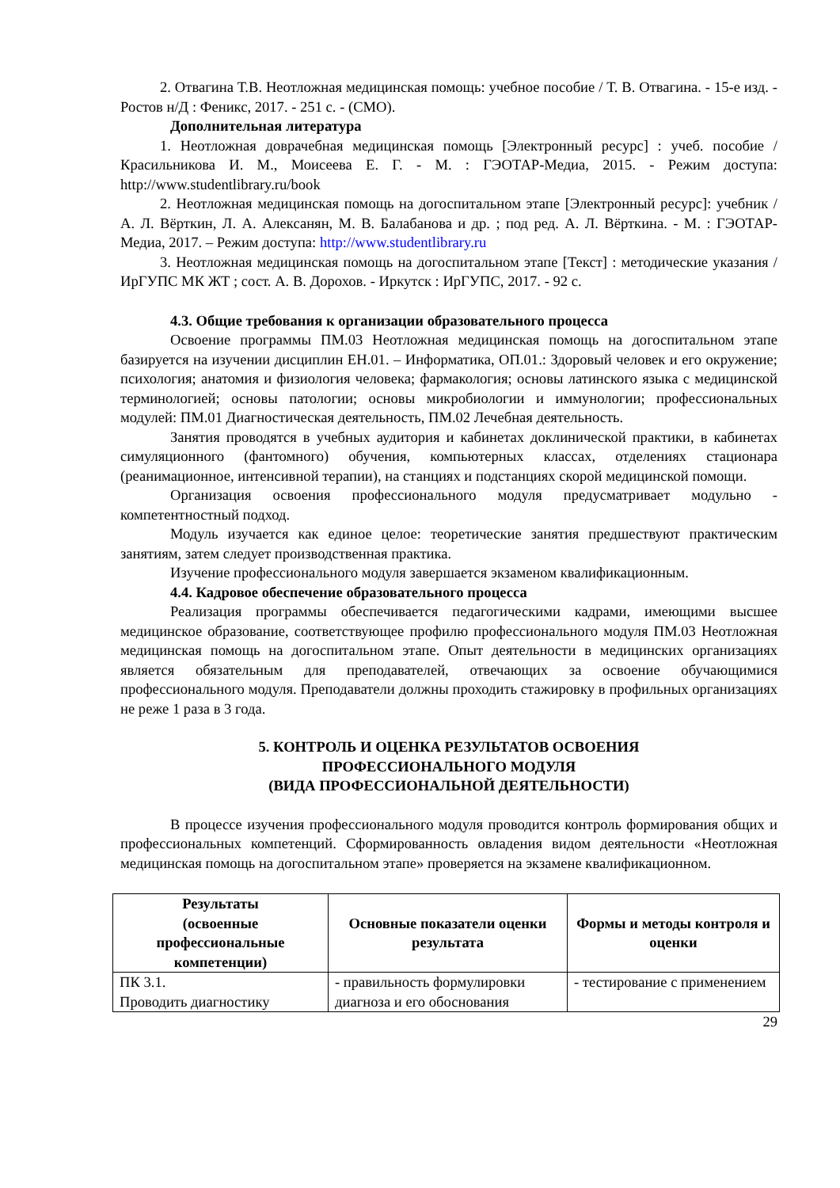2. Отвагина Т.В. Неотложная медицинская помощь: учебное пособие / Т. В. Отвагина. - 15-е изд. - Ростов н/Д : Феникс, 2017. - 251 с. - (СМО).
Дополнительная литература
1. Неотложная доврачебная медицинская помощь [Электронный ресурс] : учеб. пособие / Красильникова И. М., Моисеева Е. Г. - М. : ГЭОТАР-Медиа, 2015. - Режим доступа: http://www.studentlibrary.ru/book
2. Неотложная медицинская помощь на догоспитальном этапе [Электронный ресурс]: учебник / А. Л. Вёрткин, Л. А. Алексанян, М. В. Балабанова и др. ; под ред. А. Л. Вёрткина. - М. : ГЭОТАР-Медиа, 2017. – Режим доступа: http://www.studentlibrary.ru
3. Неотложная медицинская помощь на догоспитальном этапе [Текст] : методические указания / ИрГУПС МК ЖТ ; сост. А. В. Дорохов. - Иркутск : ИрГУПС, 2017. - 92 с.
4.3. Общие требования к организации образовательного процесса
Освоение программы ПМ.03 Неотложная медицинская помощь на догоспитальном этапе базируется на изучении дисциплин ЕН.01. – Информатика, ОП.01.: Здоровый человек и его окружение; психология; анатомия и физиология человека; фармакология; основы латинского языка с медицинской терминологией; основы патологии; основы микробиологии и иммунологии; профессиональных модулей: ПМ.01 Диагностическая деятельность, ПМ.02 Лечебная деятельность.
Занятия проводятся в учебных аудитория и кабинетах доклинической практики, в кабинетах симуляционного (фантомного) обучения, компьютерных классах, отделениях стационара (реанимационное, интенсивной терапии), на станциях и подстанциях скорой медицинской помощи.
Организация освоения профессионального модуля предусматривает модульно - компетентностный подход.
Модуль изучается как единое целое: теоретические занятия предшествуют практическим занятиям, затем следует производственная практика.
Изучение профессионального модуля завершается экзаменом квалификационным.
4.4. Кадровое обеспечение образовательного процесса
Реализация программы обеспечивается педагогическими кадрами, имеющими высшее медицинское образование, соответствующее профилю профессионального модуля ПМ.03 Неотложная медицинская помощь на догоспитальном этапе. Опыт деятельности в медицинских организациях является обязательным для преподавателей, отвечающих за освоение обучающимися профессионального модуля. Преподаватели должны проходить стажировку в профильных организациях не реже 1 раза в 3 года.
5. КОНТРОЛЬ И ОЦЕНКА РЕЗУЛЬТАТОВ ОСВОЕНИЯ
ПРОФЕССИОНАЛЬНОГО МОДУЛЯ
(ВИДА ПРОФЕССИОНАЛЬНОЙ ДЕЯТЕЛЬНОСТИ)
В процессе изучения профессионального модуля проводится контроль формирования общих и профессиональных компетенций. Сформированность овладения видом деятельности «Неотложная медицинская помощь на догоспитальном этапе» проверяется на экзамене квалификационном.
| Результаты (освоенные профессиональные компетенции) | Основные показатели оценки результата | Формы и методы контроля и оценки |
| --- | --- | --- |
| ПК 3.1. Проводить диагностику | - правильность формулировки диагноза и его обоснования | - тестирование с применением |
29